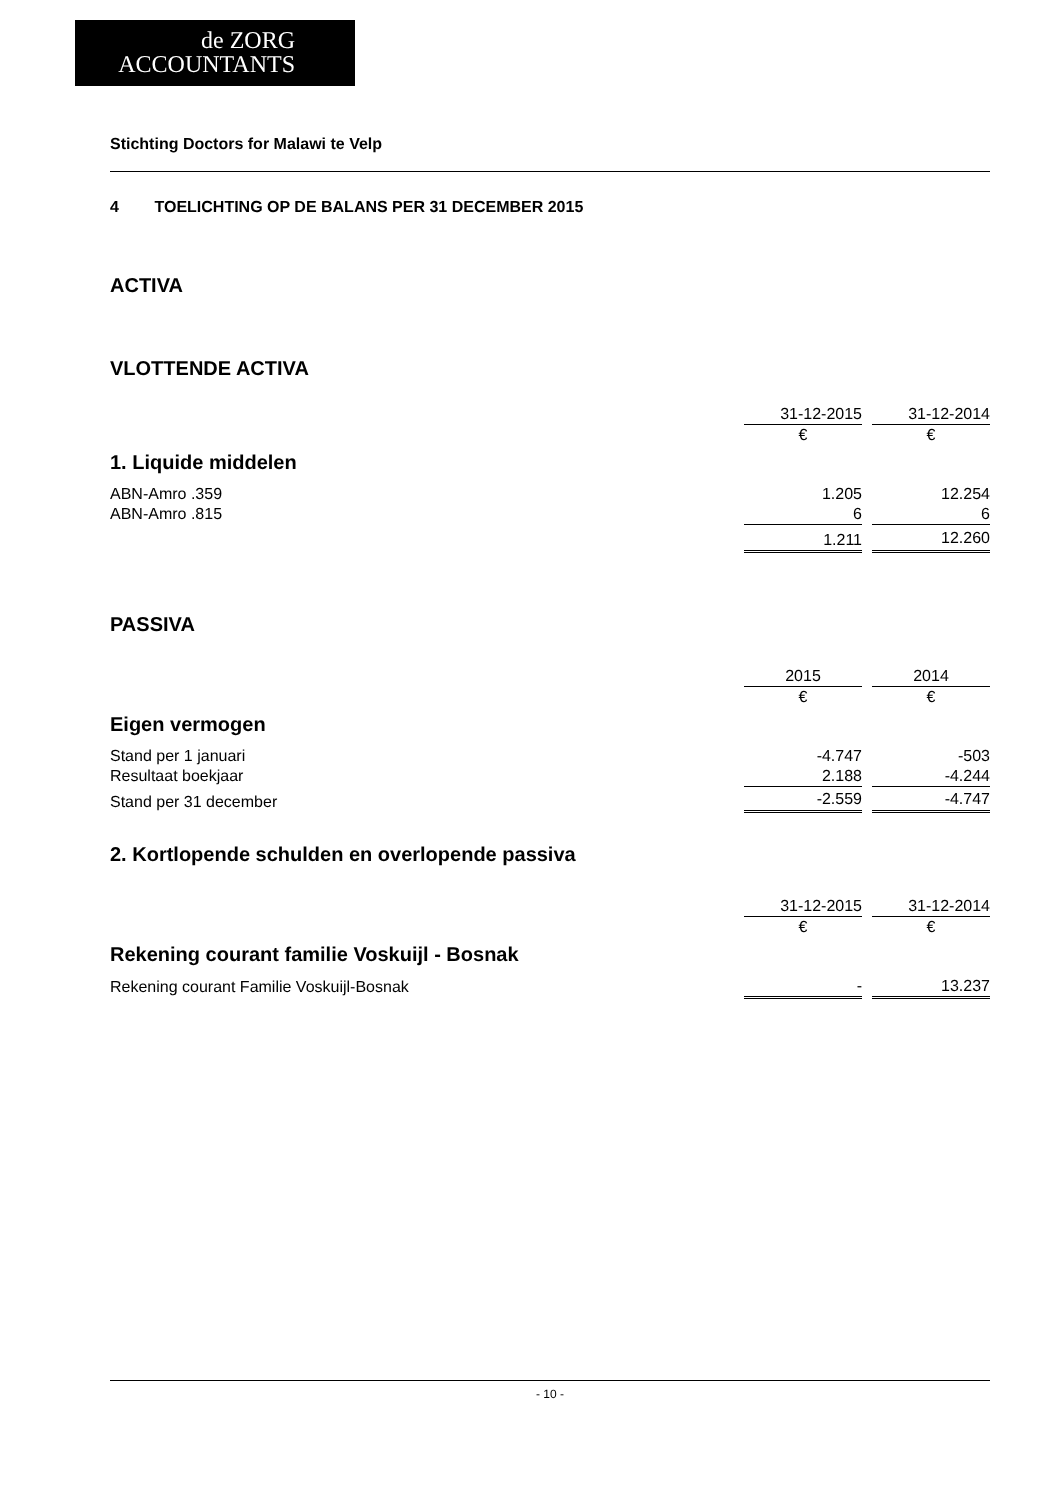de ZORG
ACCOUNTANTS
Stichting Doctors for Malawi te Velp
4 TOELICHTING OP DE BALANS PER 31 DECEMBER 2015
ACTIVA
VLOTTENDE ACTIVA
| | 31-12-2015 | | 31-12-2014 |
| | € | | € |
| 1. Liquide middelen | | | |
| ABN-Amro .359 | 1.205 | | 12.254 |
| ABN-Amro .815 | 6 | | 6 |
| | 1.211 | | 12.260 |
PASSIVA
| | 2015 | | 2014 |
| | € | | € |
| Eigen vermogen | | | |
| Stand per 1 januari | -4.747 | | -503 |
| Resultaat boekjaar | 2.188 | | -4.244 |
| Stand per 31 december | -2.559 | | -4.747 |
2. Kortlopende schulden en overlopende passiva
| | 31-12-2015 | | 31-12-2014 |
| | € | | € |
| Rekening courant familie Voskuijl - Bosnak | | | |
| Rekening courant Familie Voskuijl-Bosnak | - | | 13.237 |
- 10 -